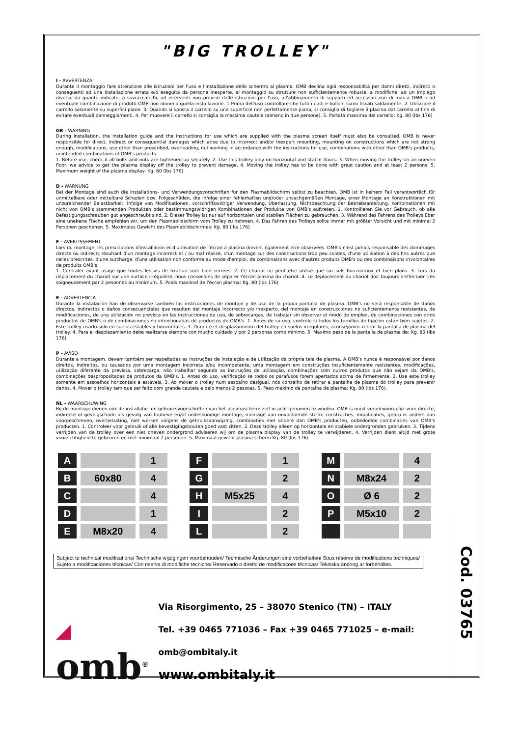Cod. 03765
"BIG TROLLEY"
I - AVVERTENZA
Durante il montaggio fare attenzione alle istruzioni per l'uso e l'installazione dello schermo al plasma. OMB declina ogni responsabilità per danni diretti, indiretti o conseguenti ad una installazione errata e/o eseguita da persone inesperte, al montaggio su strutture non sufficientemente robuste, a modifiche, ad un impiego diverso da quanto indicato, a sovraccarichi, ad interventi non previsti dalle istruzioni per l'uso, all'abbinamento di supporti ed accessori non di marca OMB o ad eventuale combinazione di prodotti OMB non idonei a quella installazione. 1 Prima dell'uso controllare che tutti i dadi e bulloni siano fissati saldamente. 2. Utilizzare il carrello solamente su superfici piane. 3. Quando si sposta il carrello su una superficie non perfettamente piana, si consiglia di togliere il plasma dal carrello al fine di evitare eventuali danneggiamenti. 4. Per muovere il carrello si consiglia la massima cautela (almeno in due persone). 5. Portata massima del carrello: Kg. 80 (lbs 176)
GB - WARNING
During installation, the installation guide and the instructions for use which are supplied with the plasma screen itself must also be consulted. OMB is never responsible for direct, indirect or consequential damages which arise due to incorrect and/or inexpert mounting, mounting on constructions which are not strong enough, modifications, use other than prescribed, overloading, not working in accordance with the instructions for use, combinations with other than OMB's products, unintended combinations of OMB's products.
1. Before use, check if all bolts and nuts are tightened up securely. 2. Use this trolley only on horizontal and stable floors. 3. When moving the trolley on an uneven floor, we advice to get the plasma display off the trolley to prevent damage. 4. Moving the trolley has to be done with great caution and at least 2 persons. 5. Maximum weight of the plasma display: Kg. 80 (lbs 176)
D - WARNUNG
Bei der Montage sind auch die Installations- und Verwendungsvorschriften für den Plasmabildschirm selbst zu beachten. OMB ist in keinem Fall verantwortlich für unmittelbare oder mittelbare Schaden bzw. Folgeschäden, die infolge einer fehlerhaften und/oder unsachgemäßen Montage, einer Montage an Konstruktionen mit unzureichender Belastbarkeit, infolge von Modifikationen, vorschriftswidriger Verwendung, Überlastung, Nichtbeachtung der Betriebsanleitung, Kombinationen mit nicht von OMB's stammenden Produkten oder bestimmungswidrigen Kombinationen der Produkte von OMB's auftreten. 1. Kontrollieren Sie vor Gebrauch, ob alle Befestigungsschrauben gut angeschraubt sind. 2. Dieser Trolley ist nur auf horizontalen und stabilen Flächen zu gebrauchen. 3. Während des Fahrens des Trolleys über eine unebene Fläche empfehlen wir, um den Plasmabildschirm vom Trolley zu nehmen. 4. Das Fahren des Trolleys sollte immer mit größter Vorsicht und mit minimal 2 Personen geschehen. 5. Maximales Gewicht des Plasmabildschirmes: Kg. 80 (lbs 176)
F - AVERTISSEMENT
Lors du montage, les prescriptions d'installation et d'utilisation de l'écran à plasma doivent également etre observées. OMB's n'est jamais responsable des dommages directs ou indirects résultant d'un montage incorrect et / ou mal réalisé, d'un montage sur des constructions trop peu solides, d'une utilisation à des fins autres que celles prescrites, d'une surcharge, d'une utilisation non conforme au mode d'emploi, de combinaisons avec d'autres produits OMB's ou des combinaisons involontaires de produits OMB's.
1. Contraler avant usage que toutes les vis de fixation sont bien serrées. 2. Ce chariot ne peut etre utilisé que sur sols horizontaux et bien plans. 3. Lors du déplacement du chariot sur une surface irrégulière, nous conseillons de séparer l'écran plasma du chariot. 4. Le déplacement du chariot doit toujours s'effectuer très soigneusement par 2 pesonnes au minimum. 5. Poids maximal de l'écran plasma: Kg. 80 (lbs 176)
E - ADVERTENCIA
Durante la instalaciòn han de observarse también las instrucciones de montaje y de uso de la propia pantalla de plasma. OMB's no será responsable de daños directos, indirectos o daños consecuenciales que resulten del montaje incorrecto y/o inexperto, del montaje en construcciones no suficientemente resistentes, de modificaciones, de una utilización no prevista en las instrucciones de uso, de sobrecargas, de trabajar sin observar el modo de empleo, de combinaciones con otros productos de OMB's o de combinaciones no intencionadas de productos de OMB's. 1. Antes de su uso, controle si todos los tornillos de fijación están bien sujetos. 2. Este trolley usarlo solo en suelos estables y horizontales. 3. Durante el desplazamiento del trolley en suelos irregulares, aconsejamos retirar la pantalla de plasma del trolley. 4. Para el desplazamiento debe realizarse siempre con mucho cuidado y por 2 personas como minimo. 5. Maximo peso de la pantalla de plasma de: Kg. 80 (lbs 176)
P - AVISO
Durante a montagem, devem também ser respeitadas as instruções de instalação e de utilização da pròpria tela de plasma. A OMB's nunca é responsável por danos direitos, indireitos, ou causados por uma montagem incorreta e/ou incompetente, uma montagem em construções insuficientemente resistentes, modificações, utilização diferente da prevista, sobrecarga, não trabalhar segundo as instruções de utilização, combinações com outros produtos que não sejam da OMB's, combinações despropositadas de produtos da OMB's. 1. Antes do uso, verificação se todos os parafusos forem apertados acima de firmemente. 2. Use este trolley somente em assoalhos horizontais e estáveis. 3. Ao mover o trolley num assoalho desigual, nòs conselho de retirar a pantalha de plasma do trolley para prevenir danos. 4. Mover o trolley tem que ser feito com grande cautela e pelo menos 2 pessoas. 5. Peso máximo da pantalha de plasma: Kg. 80 (lbs 176).
NL - WAARSCHUWING
Bij de montage dienen ook de installatie- en gebruiksvoorschriften van het plasmascherm zelf in acht genomen te worden. OMB is nooit verantwoordelijk voor directe, indirecte of gevolgschade als gevolg van foutieve en/of ondeskundige montage, montage aan onvoldoende sterke constructies, modificaties, gebru ik anders dan voorgeschreven, overbelasting, niet werken volgens de gebruiksaanwijzing, combinaties met andere dan OMB's producten, onbedoelde combinaties van OMB's producten. 1. Controleer voor gebruik of alle bevestigingsbouten goed vast zitten. 2. Deze trolley alleen op horizontale en stabiele ondergronden gebruiken. 3. Tijdens verrijden van de trolley over een niet oneven ondergrond adviseren wij om de plasma display van de trolley te verwijderen. 4. Verrijden dient altijd met grote voorzichtigheid te gebeuren en met minimaal 2 personen. 5. Maximaal gewitht plasma scherm Kg. 80 (lbs 176)
| A | | 1 | | F | | 1 | | M | | 4 |
| B | 60x80 | 4 | | G | | 2 | | N | M8x24 | 2 |
| C | | 4 | | H | M5x25 | 4 | | O | Ø 6 | 2 |
| D | | 1 | | I | | 2 | | P | M5x10 | 2 |
| E | M8x20 | 4 | | L | | 2 | | | | |
Subject to technical modifications/ Technische wijzigingen voorbehouden/ Technische Änderungen sind vorbehalten/ Sous réserve de modifications techniques/ Sujeto a modificaciones técnicas/ Con riserva di modifiche tecniche/ Reservado o direito de modificacoes técnicas/ Tekniska ändring ar förbehälles.
◢
omb<sup>®</sup>
Via Risorgimento, 25 – 38070 Stenico (TN) – ITALY
Tel. +39 0465 771036 – Fax +39 0465 771025 – e-mail: omb@ombitaly.it
www.ombitaly.it